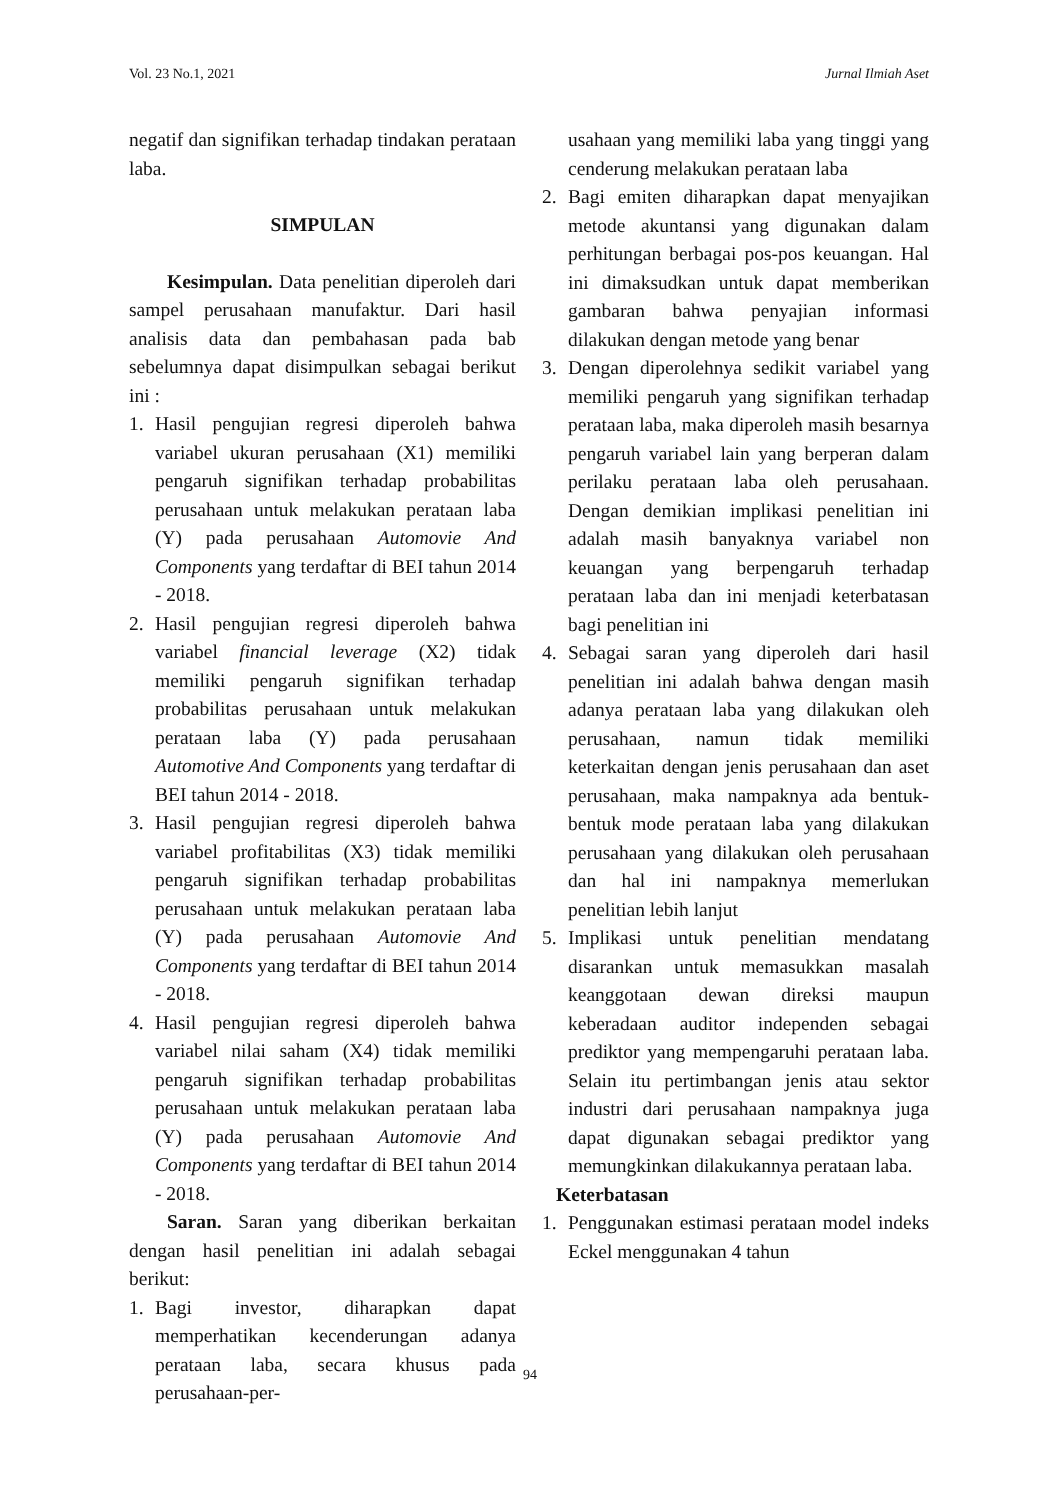Vol. 23 No.1, 2021 Jurnal Ilmiah Aset
negatif dan signifikan terhadap tindakan perataan laba.
SIMPULAN
Kesimpulan. Data penelitian diperoleh dari sampel perusahaan manufaktur. Dari hasil analisis data dan pembahasan pada bab sebelumnya dapat disimpulkan sebagai berikut ini :
1. Hasil pengujian regresi diperoleh bahwa variabel ukuran perusahaan (X1) memiliki pengaruh signifikan terhadap probabilitas perusahaan untuk melakukan perataan laba (Y) pada perusahaan Automovie And Components yang terdaftar di BEI tahun 2014 - 2018.
2. Hasil pengujian regresi diperoleh bahwa variabel financial leverage (X2) tidak memiliki pengaruh signifikan terhadap probabilitas perusahaan untuk melakukan perataan laba (Y) pada perusahaan Automotive And Components yang terdaftar di BEI tahun 2014 - 2018.
3. Hasil pengujian regresi diperoleh bahwa variabel profitabilitas (X3) tidak memiliki pengaruh signifikan terhadap probabilitas perusahaan untuk melakukan perataan laba (Y) pada perusahaan Automovie And Components yang terdaftar di BEI tahun 2014 - 2018.
4. Hasil pengujian regresi diperoleh bahwa variabel nilai saham (X4) tidak memiliki pengaruh signifikan terhadap probabilitas perusahaan untuk melakukan perataan laba (Y) pada perusahaan Automovie And Components yang terdaftar di BEI tahun 2014 - 2018.
Saran. Saran yang diberikan berkaitan dengan hasil penelitian ini adalah sebagai berikut:
1. Bagi investor, diharapkan dapat memperhatikan kecenderungan adanya perataan laba, secara khusus pada perusahaan-per-
usahaan yang memiliki laba yang tinggi yang cenderung melakukan perataan laba
2. Bagi emiten diharapkan dapat menyajikan metode akuntansi yang digunakan dalam perhitungan berbagai pos-pos keuangan. Hal ini dimaksudkan untuk dapat memberikan gambaran bahwa penyajian informasi dilakukan dengan metode yang benar
3. Dengan diperolehnya sedikit variabel yang memiliki pengaruh yang signifikan terhadap perataan laba, maka diperoleh masih besarnya pengaruh variabel lain yang berperan dalam perilaku perataan laba oleh perusahaan. Dengan demikian implikasi penelitian ini adalah masih banyaknya variabel non keuangan yang berpengaruh terhadap perataan laba dan ini menjadi keterbatasan bagi penelitian ini
4. Sebagai saran yang diperoleh dari hasil penelitian ini adalah bahwa dengan masih adanya perataan laba yang dilakukan oleh perusahaan, namun tidak memiliki keterkaitan dengan jenis perusahaan dan aset perusahaan, maka nampaknya ada bentuk-bentuk mode perataan laba yang dilakukan perusahaan yang dilakukan oleh perusahaan dan hal ini nampaknya memerlukan penelitian lebih lanjut
5. Implikasi untuk penelitian mendatang disarankan untuk memasukkan masalah keanggotaan dewan direksi maupun keberadaan auditor independen sebagai prediktor yang mempengaruhi perataan laba. Selain itu pertimbangan jenis atau sektor industri dari perusahaan nampaknya juga dapat digunakan sebagai prediktor yang memungkinkan dilakukannya perataan laba.
Keterbatasan
1. Penggunakan estimasi perataan model indeks Eckel menggunakan 4 tahun
94